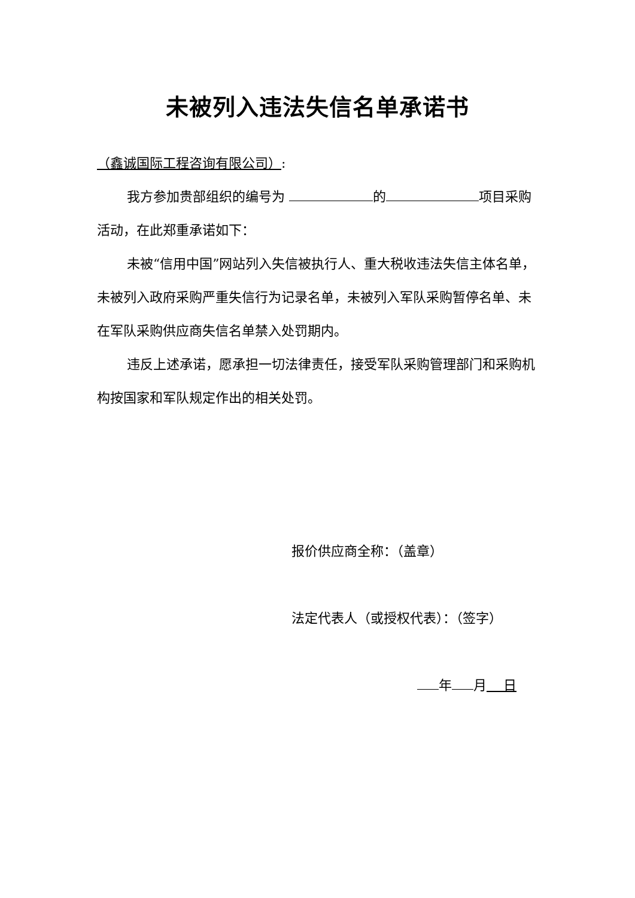未被列入违法失信名单承诺书
（鑫诚国际工程咨询有限公司）:
我方参加贵部组织的编号为 的 项目采购活动，在此郑重承诺如下：
未被“信用中国”网站列入失信被执行人、重大税收违法失信主体名单，未被列入政府采购严重失信行为记录名单，未被列入军队采购暂停名单、未在军队采购供应商失信名单禁入处罚期内。
违反上述承诺，愿承担一切法律责任，接受军队采购管理部门和采购机构按国家和军队规定作出的相关处罚。
报价供应商全称：（盖章）
法定代表人（或授权代表）：（签字）
年 月 日